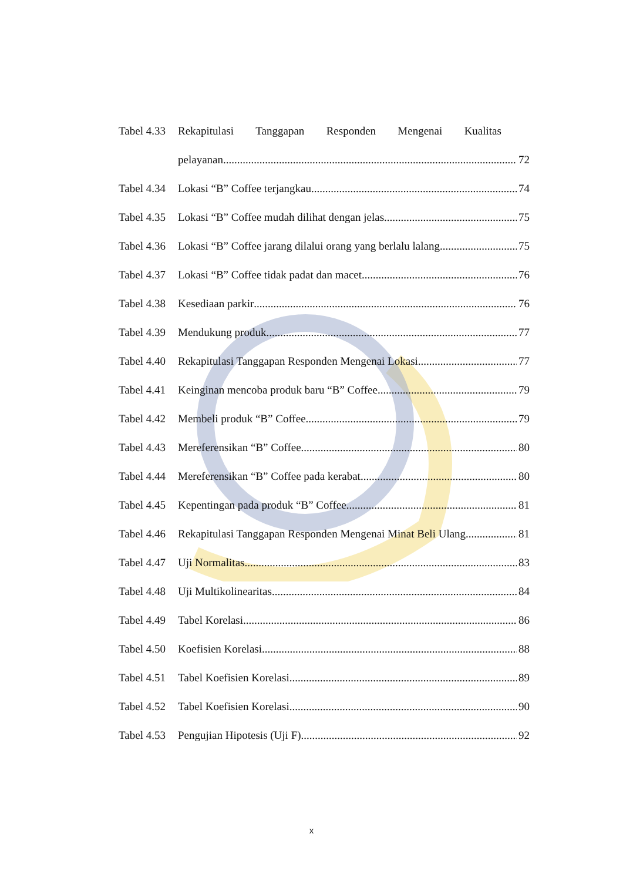Tabel 4.33 Rekapitulasi Tanggapan Responden Mengenai Kualitas
pelayanan 72
Tabel 4.34 Lokasi “B” Coffee terjangkau 74
Tabel 4.35 Lokasi “B” Coffee mudah dilihat dengan jelas 75
Tabel 4.36 Lokasi “B” Coffee jarang dilalui orang yang berlalu lalang 75
Tabel 4.37 Lokasi “B” Coffee tidak padat dan macet 76
Tabel 4.38 Kesediaan parkir 76
Tabel 4.39 Mendukung produk 77
Tabel 4.40 Rekapitulasi Tanggapan Responden Mengenai Lokasi 77
Tabel 4.41 Keinginan mencoba produk baru “B” Coffee 79
Tabel 4.42 Membeli produk “B” Coffee 79
Tabel 4.43 Mereferensikan “B” Coffee 80
Tabel 4.44 Mereferensikan “B” Coffee pada kerabat 80
Tabel 4.45 Kepentingan pada produk “B” Coffee 81
Tabel 4.46 Rekapitulasi Tanggapan Responden Mengenai Minat Beli Ulang 81
Tabel 4.47 Uji Normalitas 83
Tabel 4.48 Uji Multikolinearitas 84
Tabel 4.49 Tabel Korelasi 86
Tabel 4.50 Koefisien Korelasi 88
Tabel 4.51 Tabel Koefisien Korelasi 89
Tabel 4.52 Tabel Koefisien Korelasi 90
Tabel 4.53 Pengujian Hipotesis (Uji F) 92
x